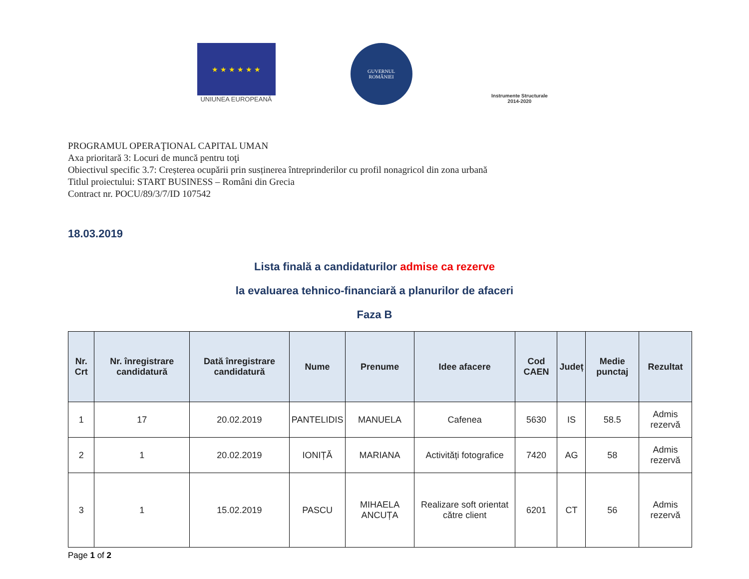★ ★ ★ ★ ★ ★
UNIUNEA EUROPEANĂ
GUVERNUL
ROMÂNIEI
Instrumente Structurale
2014-2020
PROGRAMUL OPERAŢIONAL CAPITAL UMAN
Axa prioritară 3: Locuri de muncă pentru toţi
Obiectivul specific 3.7: Creșterea ocupării prin susținerea întreprinderilor cu profil nonagricol din zona urbană
Titlul proiectului: START BUSINESS – Români din Grecia
Contract nr. POCU/89/3/7/ID 107542
18.03.2019
Lista finală a candidaturilor admise ca rezerve
la evaluarea tehnico-financiară a planurilor de afaceri
Faza B
| Nr. Crt | Nr. înregistrare candidatură | Dată înregistrare candidatură | Nume | Prenume | Idee afacere | Cod CAEN | Județ | Medie punctaj | Rezultat |
| --- | --- | --- | --- | --- | --- | --- | --- | --- | --- |
| 1 | 17 | 20.02.2019 | PANTELIDIS | MANUELA | Cafenea | 5630 | IS | 58.5 | Admis rezervă |
| 2 | 1 | 20.02.2019 | IONIȚĂ | MARIANA | Activități fotografice | 7420 | AG | 58 | Admis rezervă |
| 3 | 1 | 15.02.2019 | PASCU | MIHAELA ANCUȚA | Realizare soft orientat către client | 6201 | CT | 56 | Admis rezervă |
Page 1 of 2